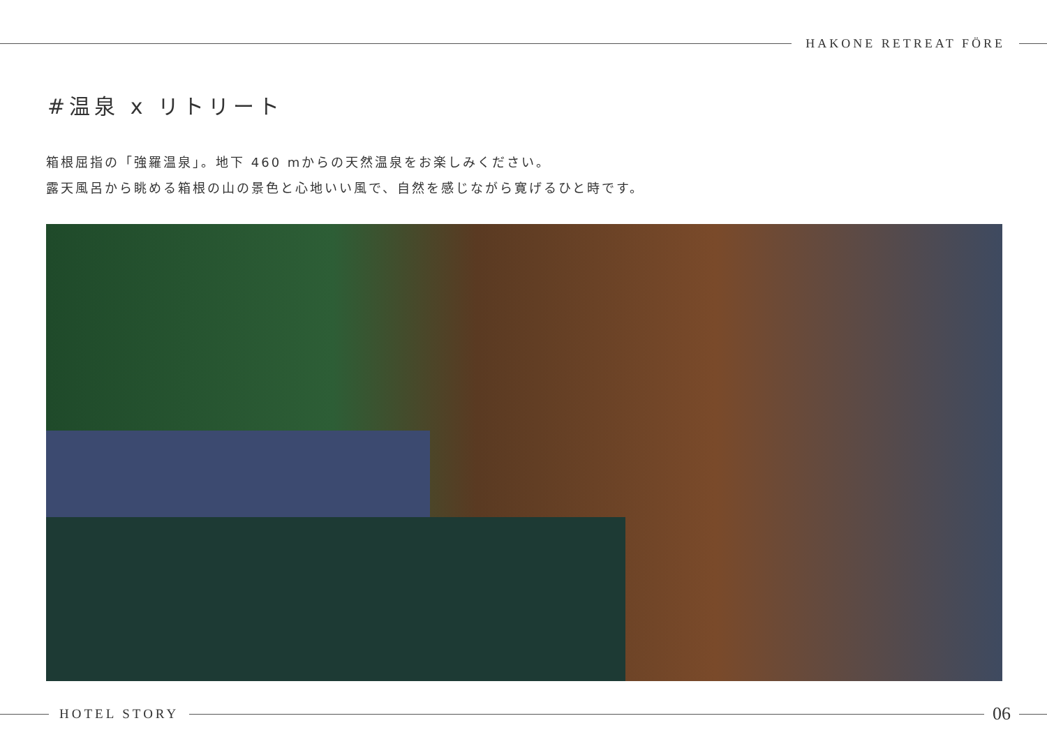HAKONE RETREAT FÖRE
#温泉 x リトリート
箱根屈指の「強羅温泉」。地下 460 mからの天然温泉をお楽しみください。
露天風呂から眺める箱根の山の景色と心地いい風で、自然を感じながら寛げるひと時です。
HOTEL STORY
06